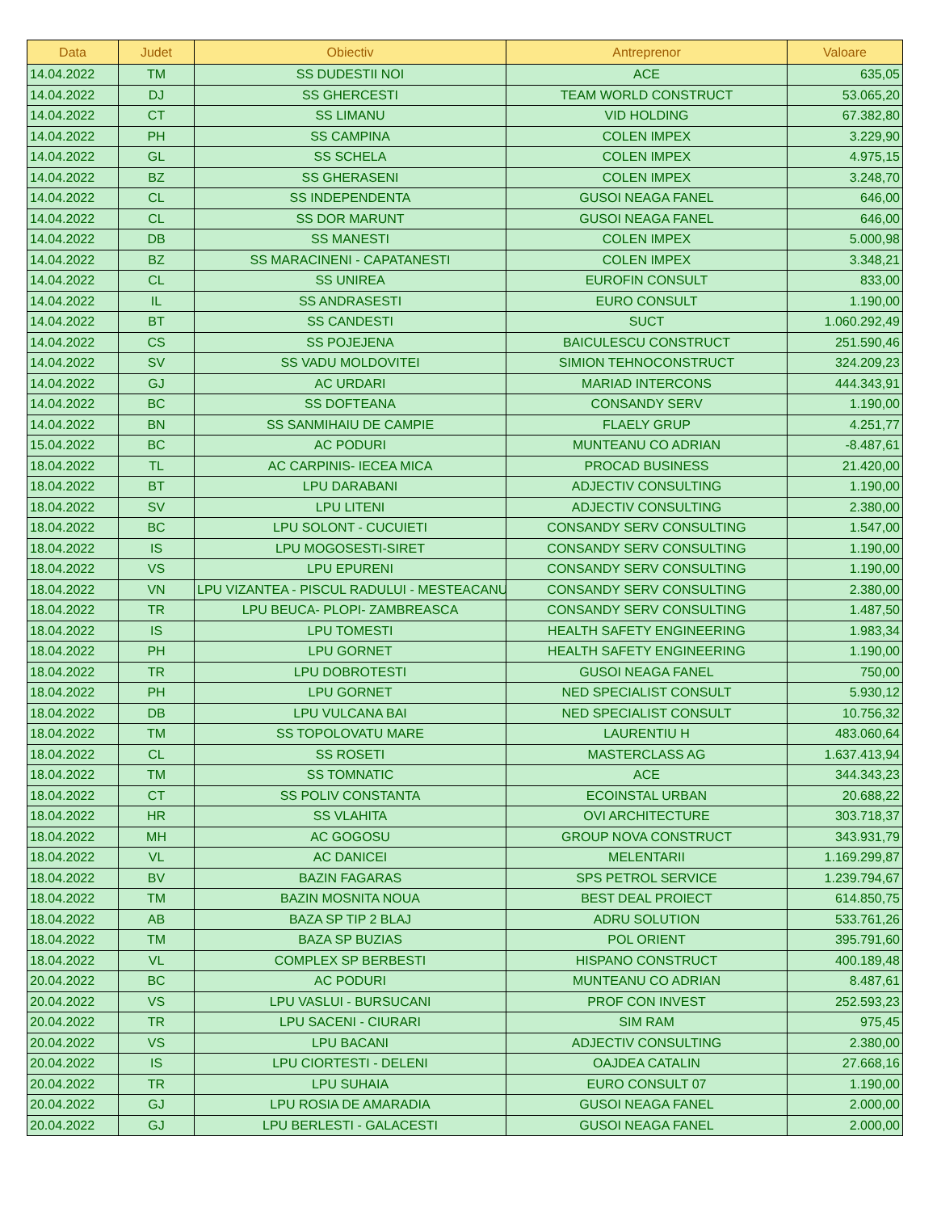| Data | Judet | Obiectiv | Antreprenor | Valoare |
| --- | --- | --- | --- | --- |
| 14.04.2022 | TM | SS DUDESTII NOI | ACE | 635,05 |
| 14.04.2022 | DJ | SS GHERCESTI | TEAM WORLD CONSTRUCT | 53.065,20 |
| 14.04.2022 | CT | SS LIMANU | VID HOLDING | 67.382,80 |
| 14.04.2022 | PH | SS CAMPINA | COLEN IMPEX | 3.229,90 |
| 14.04.2022 | GL | SS SCHELA | COLEN IMPEX | 4.975,15 |
| 14.04.2022 | BZ | SS GHERASENI | COLEN IMPEX | 3.248,70 |
| 14.04.2022 | CL | SS INDEPENDENTA | GUSOI NEAGA FANEL | 646,00 |
| 14.04.2022 | CL | SS DOR MARUNT | GUSOI NEAGA FANEL | 646,00 |
| 14.04.2022 | DB | SS MANESTI | COLEN IMPEX | 5.000,98 |
| 14.04.2022 | BZ | SS MARACINENI - CAPATANESTI | COLEN IMPEX | 3.348,21 |
| 14.04.2022 | CL | SS UNIREA | EUROFIN CONSULT | 833,00 |
| 14.04.2022 | IL | SS ANDRASESTI | EURO CONSULT | 1.190,00 |
| 14.04.2022 | BT | SS CANDESTI | SUCT | 1.060.292,49 |
| 14.04.2022 | CS | SS POJEJENA | BAICULESCU CONSTRUCT | 251.590,46 |
| 14.04.2022 | SV | SS VADU MOLDOVITEI | SIMION TEHNOCONSTRUCT | 324.209,23 |
| 14.04.2022 | GJ | AC URDARI | MARIAD INTERCONS | 444.343,91 |
| 14.04.2022 | BC | SS DOFTEANA | CONSANDY SERV | 1.190,00 |
| 14.04.2022 | BN | SS SANMIHAIU DE CAMPIE | FLAELY GRUP | 4.251,77 |
| 15.04.2022 | BC | AC PODURI | MUNTEANU CO ADRIAN | -8.487,61 |
| 18.04.2022 | TL | AC CARPINIS- IECEA MICA | PROCAD BUSINESS | 21.420,00 |
| 18.04.2022 | BT | LPU DARABANI | ADJECTIV CONSULTING | 1.190,00 |
| 18.04.2022 | SV | LPU LITENI | ADJECTIV CONSULTING | 2.380,00 |
| 18.04.2022 | BC | LPU SOLONT - CUCUIETI | CONSANDY SERV CONSULTING | 1.547,00 |
| 18.04.2022 | IS | LPU MOGOSESTI-SIRET | CONSANDY SERV CONSULTING | 1.190,00 |
| 18.04.2022 | VS | LPU EPURENI | CONSANDY SERV CONSULTING | 1.190,00 |
| 18.04.2022 | VN | LPU VIZANTEA - PISCUL RADULUI - MESTEACANU | CONSANDY SERV CONSULTING | 2.380,00 |
| 18.04.2022 | TR | LPU BEUCA- PLOPI- ZAMBREASCA | CONSANDY SERV CONSULTING | 1.487,50 |
| 18.04.2022 | IS | LPU TOMESTI | HEALTH SAFETY ENGINEERING | 1.983,34 |
| 18.04.2022 | PH | LPU GORNET | HEALTH SAFETY ENGINEERING | 1.190,00 |
| 18.04.2022 | TR | LPU DOBROTESTI | GUSOI NEAGA FANEL | 750,00 |
| 18.04.2022 | PH | LPU GORNET | NED SPECIALIST CONSULT | 5.930,12 |
| 18.04.2022 | DB | LPU VULCANA BAI | NED SPECIALIST CONSULT | 10.756,32 |
| 18.04.2022 | TM | SS TOPOLOVATU MARE | LAURENTIU H | 483.060,64 |
| 18.04.2022 | CL | SS ROSETI | MASTERCLASS AG | 1.637.413,94 |
| 18.04.2022 | TM | SS TOMNATIC | ACE | 344.343,23 |
| 18.04.2022 | CT | SS POLIV CONSTANTA | ECOINSTAL URBAN | 20.688,22 |
| 18.04.2022 | HR | SS VLAHITA | OVI ARCHITECTURE | 303.718,37 |
| 18.04.2022 | MH | AC GOGOSU | GROUP NOVA CONSTRUCT | 343.931,79 |
| 18.04.2022 | VL | AC DANICEI | MELENTARII | 1.169.299,87 |
| 18.04.2022 | BV | BAZIN FAGARAS | SPS PETROL SERVICE | 1.239.794,67 |
| 18.04.2022 | TM | BAZIN MOSNITA NOUA | BEST DEAL PROIECT | 614.850,75 |
| 18.04.2022 | AB | BAZA SP TIP 2 BLAJ | ADRU SOLUTION | 533.761,26 |
| 18.04.2022 | TM | BAZA SP BUZIAS | POL ORIENT | 395.791,60 |
| 18.04.2022 | VL | COMPLEX SP BERBESTI | HISPANO CONSTRUCT | 400.189,48 |
| 20.04.2022 | BC | AC PODURI | MUNTEANU CO ADRIAN | 8.487,61 |
| 20.04.2022 | VS | LPU VASLUI - BURSUCANI | PROF CON INVEST | 252.593,23 |
| 20.04.2022 | TR | LPU SACENI - CIURARI | SIM RAM | 975,45 |
| 20.04.2022 | VS | LPU BACANI | ADJECTIV CONSULTING | 2.380,00 |
| 20.04.2022 | IS | LPU CIORTESTI - DELENI | OAJDEA CATALIN | 27.668,16 |
| 20.04.2022 | TR | LPU SUHAIA | EURO CONSULT 07 | 1.190,00 |
| 20.04.2022 | GJ | LPU ROSIA DE AMARADIA | GUSOI NEAGA FANEL | 2.000,00 |
| 20.04.2022 | GJ | LPU BERLESTI - GALACESTI | GUSOI NEAGA FANEL | 2.000,00 |